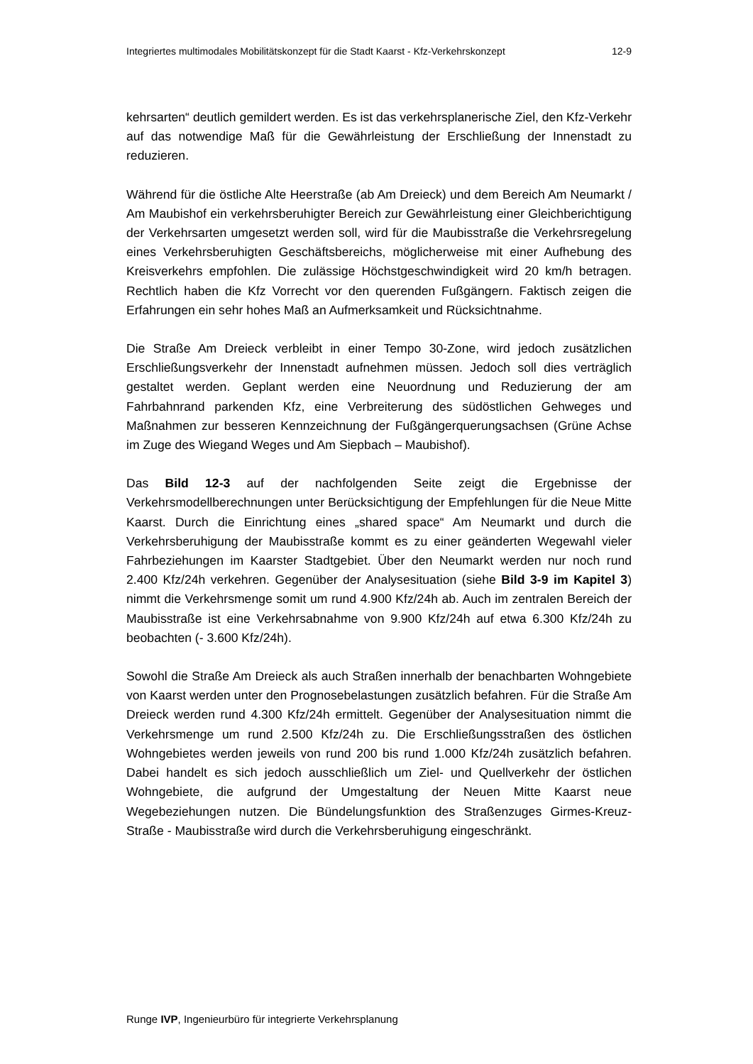Integriertes multimodales Mobilitätskonzept für die Stadt Kaarst - Kfz-Verkehrskonzept 12-9
kehrsarten“ deutlich gemildert werden. Es ist das verkehrsplanerische Ziel, den Kfz-Verkehr auf das notwendige Maß für die Gewährleistung der Erschließung der Innenstadt zu reduzieren.
Während für die östliche Alte Heerstraße (ab Am Dreieck) und dem Bereich Am Neumarkt / Am Maubishof ein verkehrsberuhigter Bereich zur Gewährleistung einer Gleichberichtigung der Verkehrsarten umgesetzt werden soll, wird für die Maubisstraße die Verkehrsregelung eines Verkehrsberuhigten Geschäftsbereichs, möglicherweise mit einer Aufhebung des Kreisverkehrs empfohlen. Die zulässige Höchstgeschwindigkeit wird 20 km/h betragen. Rechtlich haben die Kfz Vorrecht vor den querenden Fußgängern. Faktisch zeigen die Erfahrungen ein sehr hohes Maß an Aufmerksamkeit und Rücksichtnahme.
Die Straße Am Dreieck verbleibt in einer Tempo 30-Zone, wird jedoch zusätzlichen Erschließungsverkehr der Innenstadt aufnehmen müssen. Jedoch soll dies verträglich gestaltet werden. Geplant werden eine Neuordnung und Reduzierung der am Fahrbahnrand parkenden Kfz, eine Verbreiterung des südöstlichen Gehweges und Maßnahmen zur besseren Kennzeichnung der Fußgängerquerungsachsen (Grüne Achse im Zuge des Wiegand Weges und Am Siepbach – Maubishof).
Das Bild 12-3 auf der nachfolgenden Seite zeigt die Ergebnisse der Verkehrsmodellberechnungen unter Berücksichtigung der Empfehlungen für die Neue Mitte Kaarst. Durch die Einrichtung eines „shared space“ Am Neumarkt und durch die Verkehrsberuhigung der Maubisstraße kommt es zu einer geänderten Wegewahl vieler Fahrbeziehungen im Kaarster Stadtgebiet. Über den Neumarkt werden nur noch rund 2.400 Kfz/24h verkehren. Gegenüber der Analysesituation (siehe Bild 3-9 im Kapitel 3) nimmt die Verkehrsmenge somit um rund 4.900 Kfz/24h ab. Auch im zentralen Bereich der Maubisstraße ist eine Verkehrsabnahme von 9.900 Kfz/24h auf etwa 6.300 Kfz/24h zu beobachten (- 3.600 Kfz/24h).
Sowohl die Straße Am Dreieck als auch Straßen innerhalb der benachbarten Wohngebiete von Kaarst werden unter den Prognosebelastungen zusätzlich befahren. Für die Straße Am Dreieck werden rund 4.300 Kfz/24h ermittelt. Gegenüber der Analysesituation nimmt die Verkehrsmenge um rund 2.500 Kfz/24h zu. Die Erschließungsstraßen des östlichen Wohngebietes werden jeweils von rund 200 bis rund 1.000 Kfz/24h zusätzlich befahren. Dabei handelt es sich jedoch ausschließlich um Ziel- und Quellverkehr der östlichen Wohngebiete, die aufgrund der Umgestaltung der Neuen Mitte Kaarst neue Wegebeziehungen nutzen. Die Bündelungsfunktion des Straßenzuges Girmes-Kreuz-Straße - Maubisstraße wird durch die Verkehrsberuhigung eingeschränkt.
Runge IVP, Ingenieurbüro für integrierte Verkehrsplanung